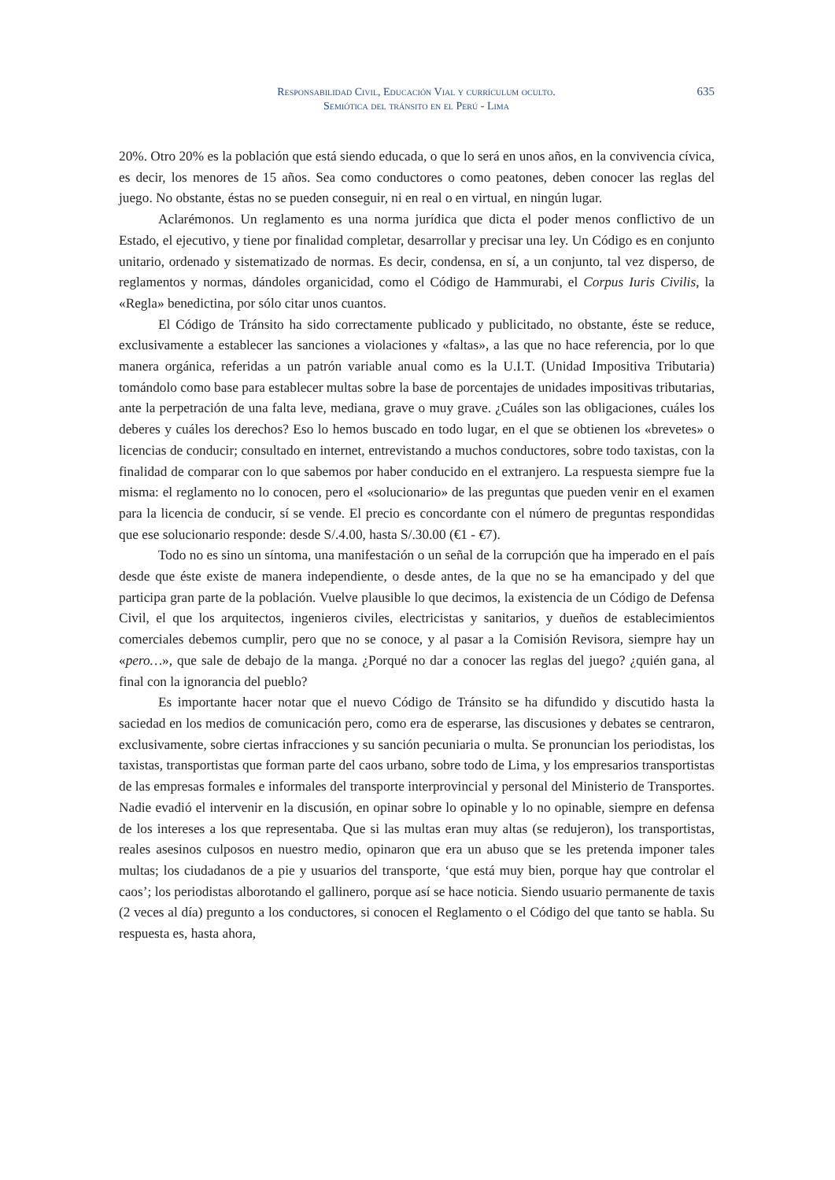Responsabilidad Civil, Educación Vial y currículum oculto.
Semiótica del tránsito en el Perú - Lima
635
20%. Otro 20% es la población que está siendo educada, o que lo será en unos años, en la convivencia cívica, es decir, los menores de 15 años. Sea como conductores o como peatones, deben conocer las reglas del juego. No obstante, éstas no se pueden conseguir, ni en real o en virtual, en ningún lugar.
Aclarémonos. Un reglamento es una norma jurídica que dicta el poder menos conflictivo de un Estado, el ejecutivo, y tiene por finalidad completar, desarrollar y precisar una ley. Un Código es en conjunto unitario, ordenado y sistematizado de normas. Es decir, condensa, en sí, a un conjunto, tal vez disperso, de reglamentos y normas, dándoles organicidad, como el Código de Hammurabi, el Corpus Iuris Civilis, la «Regla» benedictina, por sólo citar unos cuantos.
El Código de Tránsito ha sido correctamente publicado y publicitado, no obstante, éste se reduce, exclusivamente a establecer las sanciones a violaciones y «faltas», a las que no hace referencia, por lo que manera orgánica, referidas a un patrón variable anual como es la U.I.T. (Unidad Impositiva Tributaria) tomándolo como base para establecer multas sobre la base de porcentajes de unidades impositivas tributarias, ante la perpetración de una falta leve, mediana, grave o muy grave. ¿Cuáles son las obligaciones, cuáles los deberes y cuáles los derechos? Eso lo hemos buscado en todo lugar, en el que se obtienen los «brevetes» o licencias de conducir; consultado en internet, entrevistando a muchos conductores, sobre todo taxistas, con la finalidad de comparar con lo que sabemos por haber conducido en el extranjero. La respuesta siempre fue la misma: el reglamento no lo conocen, pero el «solucionario» de las preguntas que pueden venir en el examen para la licencia de conducir, sí se vende. El precio es concordante con el número de preguntas respondidas que ese solucionario responde: desde S/.4.00, hasta S/.30.00 (€1 - €7).
Todo no es sino un síntoma, una manifestación o un señal de la corrupción que ha imperado en el país desde que éste existe de manera independiente, o desde antes, de la que no se ha emancipado y del que participa gran parte de la población. Vuelve plausible lo que decimos, la existencia de un Código de Defensa Civil, el que los arquitectos, ingenieros civiles, electricistas y sanitarios, y dueños de establecimientos comerciales debemos cumplir, pero que no se conoce, y al pasar a la Comisión Revisora, siempre hay un «pero…», que sale de debajo de la manga. ¿Porqué no dar a conocer las reglas del juego? ¿quién gana, al final con la ignorancia del pueblo?
Es importante hacer notar que el nuevo Código de Tránsito se ha difundido y discutido hasta la saciedad en los medios de comunicación pero, como era de esperarse, las discusiones y debates se centraron, exclusivamente, sobre ciertas infracciones y su sanción pecuniaria o multa. Se pronuncian los periodistas, los taxistas, transportistas que forman parte del caos urbano, sobre todo de Lima, y los empresarios transportistas de las empresas formales e informales del transporte interprovincial y personal del Ministerio de Transportes. Nadie evadió el intervenir en la discusión, en opinar sobre lo opinable y lo no opinable, siempre en defensa de los intereses a los que representaba. Que si las multas eran muy altas (se redujeron), los transportistas, reales asesinos culposos en nuestro medio, opinaron que era un abuso que se les pretenda imponer tales multas; los ciudadanos de a pie y usuarios del transporte, ‘que está muy bien, porque hay que controlar el caos’; los periodistas alborotando el gallinero, porque así se hace noticia. Siendo usuario permanente de taxis (2 veces al día) pregunto a los conductores, si conocen el Reglamento o el Código del que tanto se habla. Su respuesta es, hasta ahora,